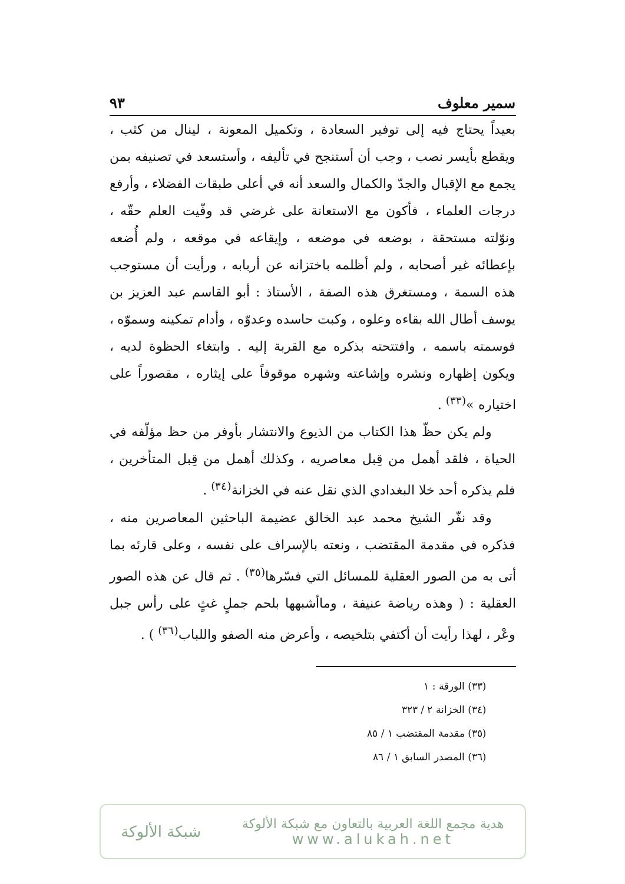سمير معلوف ٩٣
بعيداً يحتاج فيه إلى توفير السعادة ، وتكميل المعونة ، لينال من كثب ، ويقطع بأيسر نصب ، وجب أن أستنجح في تأليفه ، وأستسعد في تصنيفه بمن يجمع مع الإقبال والجدّ والكمال والسعد أنه في أعلى طبقات الفضلاء ، وأرفع درجات العلماء ، فأكون مع الاستعانة على غرضي قد وفّيت العلم حقّه ، ونوّلته مستحقة ، بوضعه في موضعه ، وإيقاعه في موقعه ، ولم أُضعه بإعطائه غير أصحابه ، ولم أظلمه باختزانه عن أربابه ، ورأيت أن مستوجب هذه السمة ، ومستغرق هذه الصفة ، الأستاذ : أبو القاسم عبد العزيز بن يوسف أطال الله بقاءه وعلوه ، وكبت حاسده وعدوّه ، وأدام تمكينه وسموّه ، فوسمته باسمه ، وافتتحته بذكره مع القربة إليه . وابتغاء الحظوة لديه ، ويكون إظهاره ونشره وإشاعته وشهره موقوفاً على إيثاره ، مقصوراً على اختياره »<sup>(٣٣)</sup> .
ولم يكن حظّ هذا الكتاب من الذيوع والانتشار بأوفر من حظ مؤلّفه في الحياة ، فلقد أهمل من قِبل معاصريه ، وكذلك أهمل من قِبل المتأخرين ، فلم يذكره أحد خلا البغدادي الذي نقل عنه في الخزانة<sup>(٣٤)</sup> .
وقد نفّر الشيخ محمد عبد الخالق عضيمة الباحثين المعاصرين منه ، فذكره في مقدمة المقتضب ، ونعته بالإسراف على نفسه ، وعلى قارئه بما أتى به من الصور العقلية للمسائل التي فسّرها<sup>(٣٥)</sup> . ثم قال عن هذه الصور العقلية : ( وهذه رياضة عنيفة ، وماأشبهها بلحم جملٍ غثٍ على رأس جبل وعْر ، لهذا رأيت أن أكتفي بتلخيصه ، وأعرض منه الصفو واللباب<sup>(٣٦)</sup> ) .
(٣٣) الورقة : ١
(٣٤) الخزانة ٢ / ٣٢٣
(٣٥) مقدمة المقتضب ١ / ٨٥
(٣٦) المصدر السابق ١ / ٨٦
هدية مجمع اللغة العربية بالتعاون مع شبكة الألوكة
www.alukah.net
شبكة الألوكة